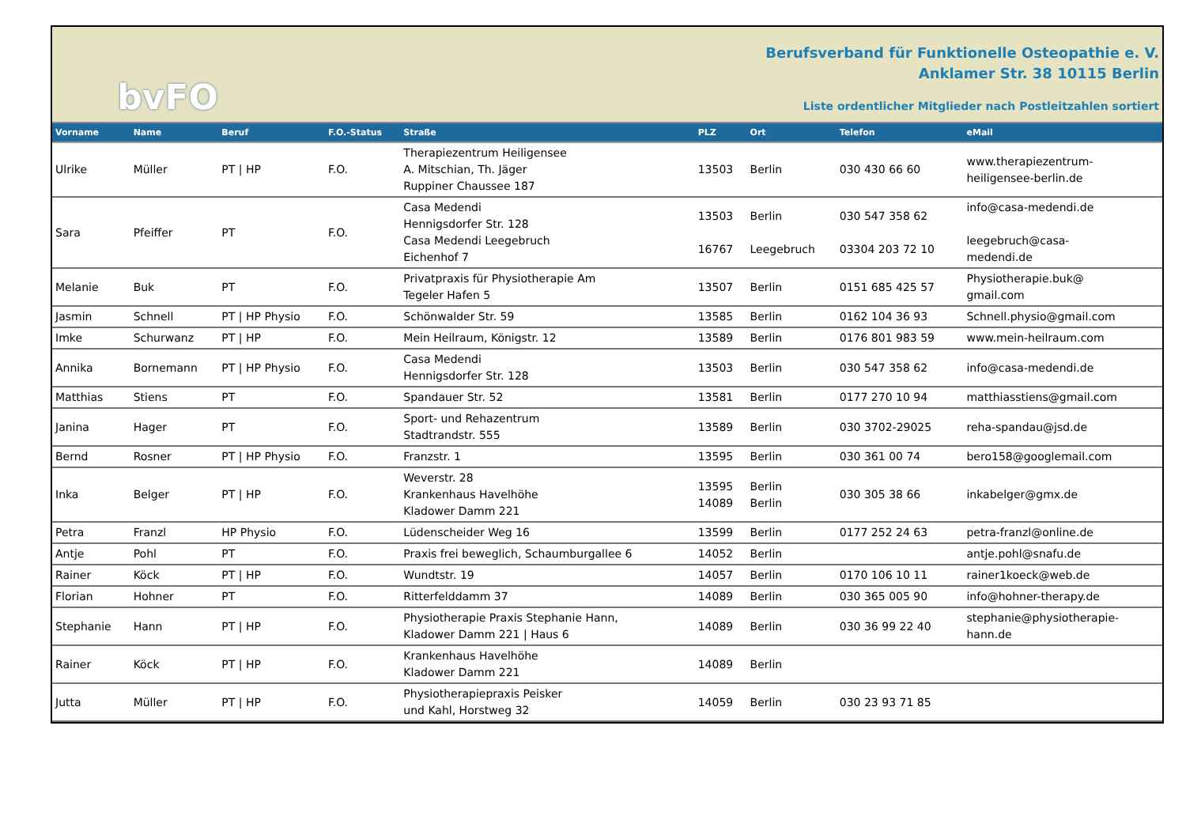bvFO
Berufsverband für Funktionelle Osteopathie e. V.
Anklamer Str. 38 10115 Berlin
Liste ordentlicher Mitglieder nach Postleitzahlen sortiert
| Vorname | Name | Beruf | F.O.-Status | Straße | PLZ | Ort | Telefon | eMail |
| --- | --- | --- | --- | --- | --- | --- | --- | --- |
| Ulrike | Müller | PT / HP | F.O. | Therapiezentrum Heiligensee A. Mitschian, Th. Jäger Ruppiner Chaussee 187 | 13503 | Berlin | 030 430 66 60 | www.therapiezentrum- heiligensee-berlin.de |
| Sara | Pfeiffer | PT | F.O. | Casa Medendi Hennigsdorfer Str. 128 Casa Medendi Leegebruch Eichenhof 7 | 13503 16767 | Berlin Leegebruch | 030 547 358 62 03304 203 72 10 | info@casa-medendi.de leegebruch@casa- medendi.de |
| Melanie | Buk | PT | F.O. | Privatpraxis für Physiotherapie Am Tegeler Hafen 5 | 13507 | Berlin | 0151 685 425 57 | Physiotherapie.buk@ gmail.com |
| Jasmin | Schnell | PT / HP Physio | F.O. | Schönwalder Str. 59 | 13585 | Berlin | 0162 104 36 93 | Schnell.physio@gmail.com |
| Imke | Schurwanz | PT / HP | F.O. | Mein Heilraum, Königstr. 12 | 13589 | Berlin | 0176 801 983 59 | www.mein-heilraum.com |
| Annika | Bornemann | PT / HP Physio | F.O. | Casa Medendi Hennigsdorfer Str. 128 | 13503 | Berlin | 030 547 358 62 | info@casa-medendi.de |
| Matthias | Stiens | PT | F.O. | Spandauer Str. 52 | 13581 | Berlin | 0177 270 10 94 | matthiasstiens@gmail.com |
| Janina | Hager | PT | F.O. | Sport- und Rehazentrum Stadtrandstr. 555 | 13589 | Berlin | 030 3702-29025 | reha-spandau@jsd.de |
| Bernd | Rosner | PT / HP Physio | F.O. | Franzstr. 1 | 13595 | Berlin | 030 361 00 74 | bero158@googlemail.com |
| Inka | Belger | PT / HP | F.O. | Weverstr. 28 Krankenhaus Havelhöhe Kladower Damm 221 | 13595 14089 | Berlin Berlin | 030 305 38 66 | inkabelger@gmx.de |
| Petra | Franzl | HP Physio | F.O. | Lüdenscheider Weg 16 | 13599 | Berlin | 0177 252 24 63 | petra-franzl@online.de |
| Antje | Pohl | PT | F.O. | Praxis frei beweglich, Schaumburgallee 6 | 14052 | Berlin | | antje.pohl@snafu.de |
| Rainer | Köck | PT / HP | F.O. | Wundtstr. 19 | 14057 | Berlin | 0170 106 10 11 | rainer1koeck@web.de |
| Florian | Hohner | PT | F.O. | Ritterfelddamm 37 | 14089 | Berlin | 030 365 005 90 | info@hohner-therapy.de |
| Stephanie | Hann | PT / HP | F.O. | Physiotherapie Praxis Stephanie Hann, Kladower Damm 221 / Haus 6 | 14089 | Berlin | 030 36 99 22 40 | stephanie@physiotherapie- hann.de |
| Rainer | Köck | PT / HP | F.O. | Krankenhaus Havelhöhe Kladower Damm 221 | 14089 | Berlin | | |
| Jutta | Müller | PT / HP | F.O. | Physiotherapiepraxis Peisker und Kahl, Horstweg 32 | 14059 | Berlin | 030 23 93 71 85 | |